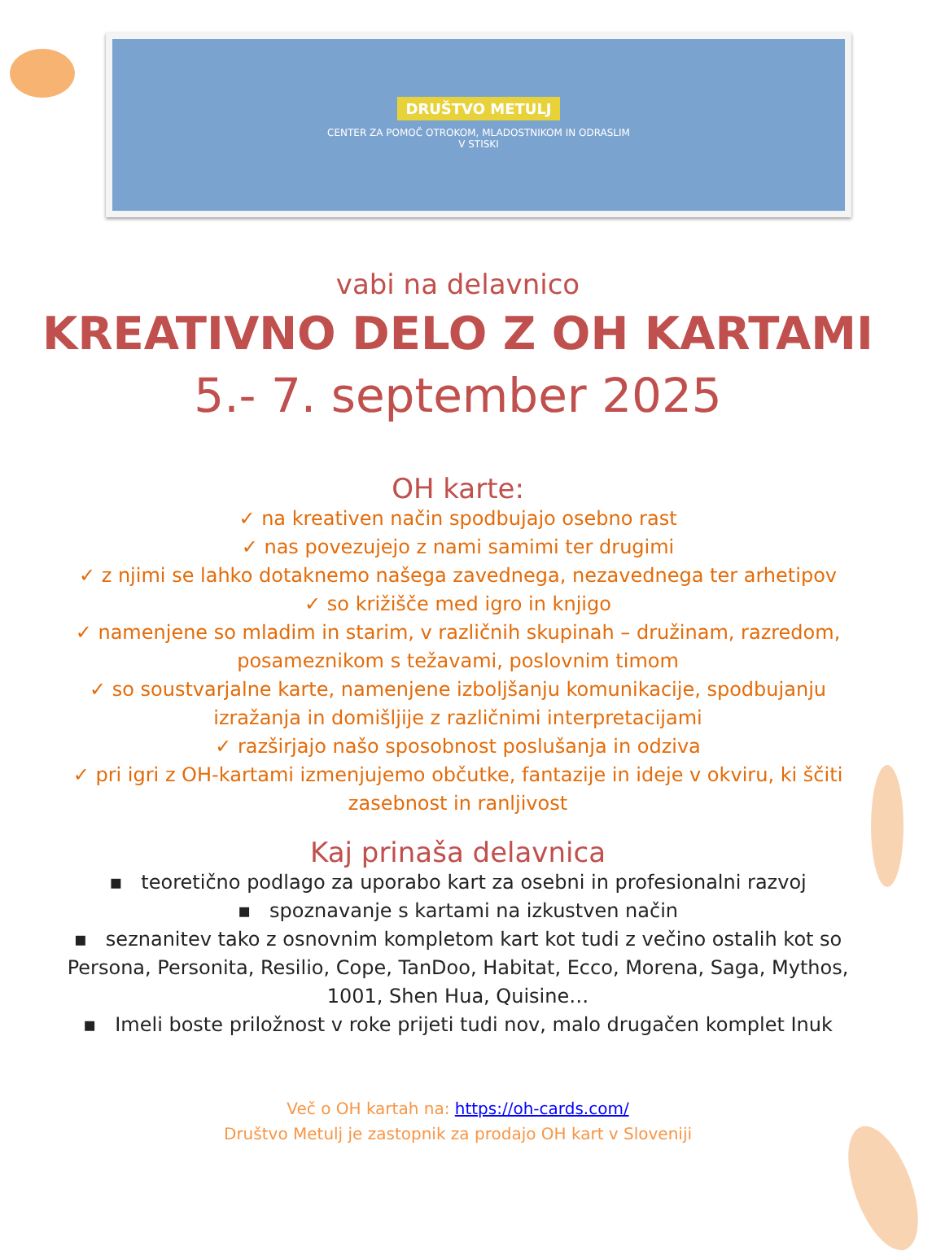DRUŠTVO METULJ
CENTER ZA POMOČ OTROKOM, MLADOSTNIKOM IN ODRASLIM
V STISKI
vabi na delavnico
KREATIVNO DELO Z OH KARTAMI
5.- 7. september 2025
OH karte:
✓ na kreativen način spodbujajo osebno rast
✓ nas povezujejo z nami samimi ter drugimi
✓ z njimi se lahko dotaknemo našega zavednega, nezavednega ter arhetipov
✓ so križišče med igro in knjigo
✓ namenjene so mladim in starim, v različnih skupinah – družinam, razredom,
posameznikom s težavami, poslovnim timom
✓ so soustvarjalne karte, namenjene izboljšanju komunikacije, spodbujanju
izražanja in domišljije z različnimi interpretacijami
✓ razširjajo našo sposobnost poslušanja in odziva
✓ pri igri z OH-kartami izmenjujemo občutke, fantazije in ideje v okviru, ki ščiti
zasebnost in ranljivost
Kaj prinaša delavnica
▪ teoretično podlago za uporabo kart za osebni in profesionalni razvoj
▪ spoznavanje s kartami na izkustven način
▪ seznanitev tako z osnovnim kompletom kart kot tudi z večino ostalih kot so
Persona, Personita, Resilio, Cope, TanDoo, Habitat, Ecco, Morena, Saga, Mythos,
1001, Shen Hua, Quisine…
▪ Imeli boste priložnost v roke prijeti tudi nov, malo drugačen komplet Inuk
Več o OH kartah na: https://oh-cards.com/
Društvo Metulj je zastopnik za prodajo OH kart v Sloveniji